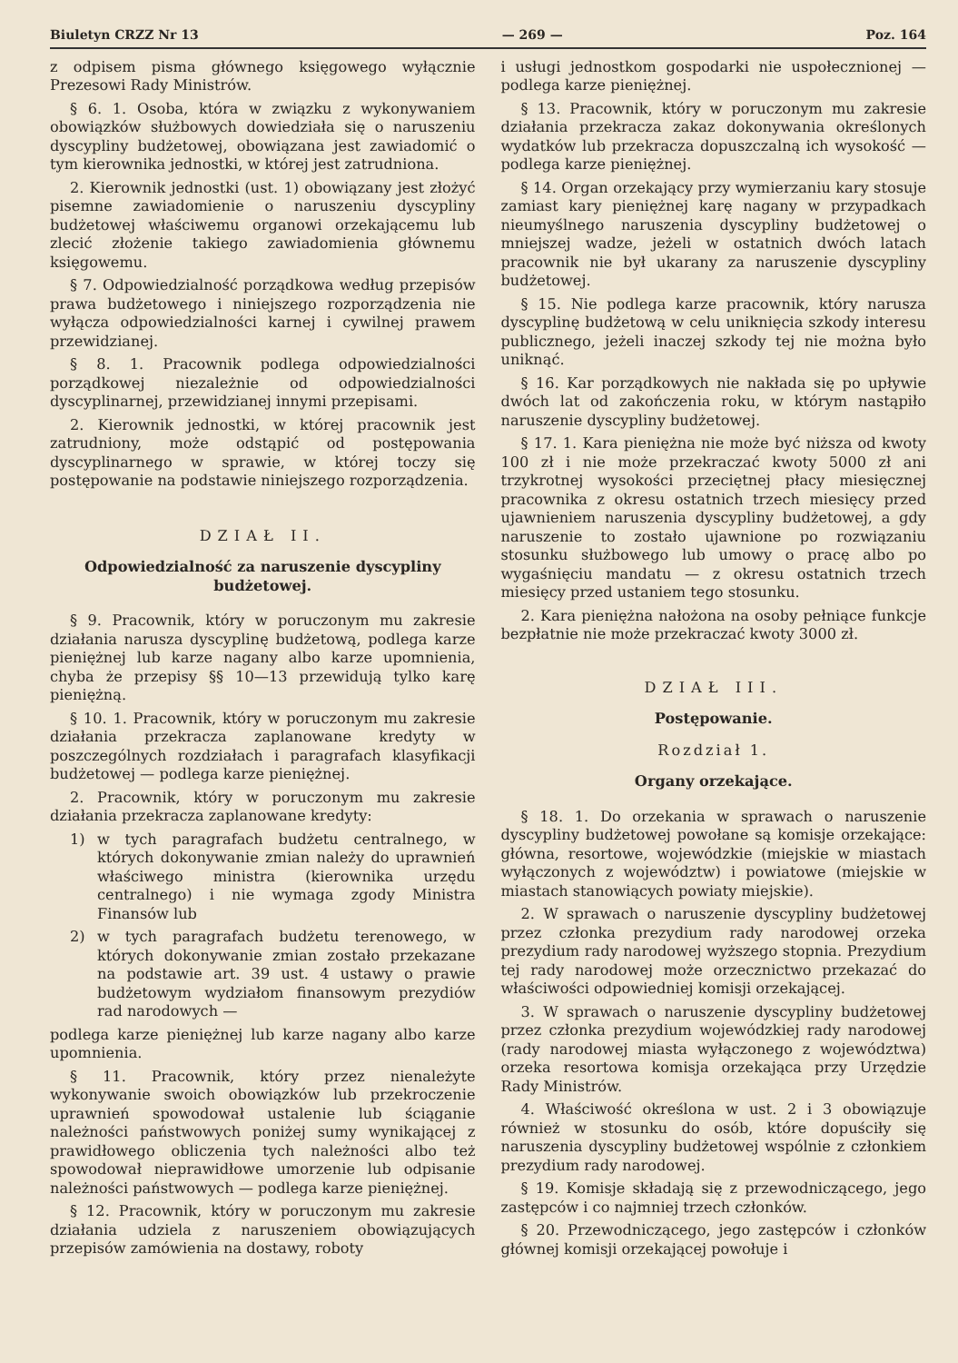Biuletyn CRZZ Nr 13 — 269 — Poz. 164
z odpisem pisma głównego księgowego wyłącznie Prezesowi Rady Ministrów.
§ 6. 1. Osoba, która w związku z wykonywaniem obowiązków służbowych dowiedziała się o naruszeniu dyscypliny budżetowej, obowiązana jest zawiadomić o tym kierownika jednostki, w której jest zatrudniona.
2. Kierownik jednostki (ust. 1) obowiązany jest złożyć pisemne zawiadomienie o naruszeniu dyscypliny budżetowej właściwemu organowi orzekającemu lub zlecić złożenie takiego zawiadomienia głównemu księgowemu.
§ 7. Odpowiedzialność porządkowa według przepisów prawa budżetowego i niniejszego rozporządzenia nie wyłącza odpowiedzialności karnej i cywilnej prawem przewidzianej.
§ 8. 1. Pracownik podlega odpowiedzialności porządkowej niezależnie od odpowiedzialności dyscyplinarnej, przewidzianej innymi przepisami.
2. Kierownik jednostki, w której pracownik jest zatrudniony, może odstąpić od postępowania dyscyplinarnego w sprawie, w której toczy się postępowanie na podstawie niniejszego rozporządzenia.
DZIAŁ II.
Odpowiedzialność za naruszenie dyscypliny budżetowej.
§ 9. Pracownik, który w poruczonym mu zakresie działania narusza dyscyplinę budżetową, podlega karze pieniężnej lub karze nagany albo karze upomnienia, chyba że przepisy §§ 10—13 przewidują tylko karę pieniężną.
§ 10. 1. Pracownik, który w poruczonym mu zakresie działania przekracza zaplanowane kredyty w poszczególnych rozdziałach i paragrafach klasyfikacji budżetowej — podlega karze pieniężnej.
2. Pracownik, który w poruczonym mu zakresie działania przekracza zaplanowane kredyty:
1) w tych paragrafach budżetu centralnego, w których dokonywanie zmian należy do uprawnień właściwego ministra (kierownika urzędu centralnego) i nie wymaga zgody Ministra Finansów lub
2) w tych paragrafach budżetu terenowego, w których dokonywanie zmian zostało przekazane na podstawie art. 39 ust. 4 ustawy o prawie budżetowym wydziałom finansowym prezydiów rad narodowych —
podlega karze pieniężnej lub karze nagany albo karze upomnienia.
§ 11. Pracownik, który przez nienależyte wykonywanie swoich obowiązków lub przekroczenie uprawnień spowodował ustalenie lub ściąganie należności państwowych poniżej sumy wynikającej z prawidłowego obliczenia tych należności albo też spowodował nieprawidłowe umorzenie lub odpisanie należności państwowych — podlega karze pieniężnej.
§ 12. Pracownik, który w poruczonym mu zakresie działania udziela z naruszeniem obowiązujących przepisów zamówienia na dostawy, roboty
i usługi jednostkom gospodarki nie uspołecznionej — podlega karze pieniężnej.
§ 13. Pracownik, który w poruczonym mu zakresie działania przekracza zakaz dokonywania określonych wydatków lub przekracza dopuszczalną ich wysokość — podlega karze pieniężnej.
§ 14. Organ orzekający przy wymierzaniu kary stosuje zamiast kary pieniężnej karę nagany w przypadkach nieumyślnego naruszenia dyscypliny budżetowej o mniejszej wadze, jeżeli w ostatnich dwóch latach pracownik nie był ukarany za naruszenie dyscypliny budżetowej.
§ 15. Nie podlega karze pracownik, który narusza dyscyplinę budżetową w celu uniknięcia szkody interesu publicznego, jeżeli inaczej szkody tej nie można było uniknąć.
§ 16. Kar porządkowych nie nakłada się po upływie dwóch lat od zakończenia roku, w którym nastąpiło naruszenie dyscypliny budżetowej.
§ 17. 1. Kara pieniężna nie może być niższa od kwoty 100 zł i nie może przekraczać kwoty 5000 zł ani trzykrotnej wysokości przeciętnej płacy miesięcznej pracownika z okresu ostatnich trzech miesięcy przed ujawnieniem naruszenia dyscypliny budżetowej, a gdy naruszenie to zostało ujawnione po rozwiązaniu stosunku służbowego lub umowy o pracę albo po wygaśnięciu mandatu — z okresu ostatnich trzech miesięcy przed ustaniem tego stosunku.
2. Kara pieniężna nałożona na osoby pełniące funkcje bezpłatnie nie może przekraczać kwoty 3000 zł.
DZIAŁ III.
Postępowanie.
Rozdział 1.
Organy orzekające.
§ 18. 1. Do orzekania w sprawach o naruszenie dyscypliny budżetowej powołane są komisje orzekające: główna, resortowe, wojewódzkie (miejskie w miastach wyłączonych z województw) i powiatowe (miejskie w miastach stanowiących powiaty miejskie).
2. W sprawach o naruszenie dyscypliny budżetowej przez członka prezydium rady narodowej orzeka prezydium rady narodowej wyższego stopnia. Prezydium tej rady narodowej może orzecznictwo przekazać do właściwości odpowiedniej komisji orzekającej.
3. W sprawach o naruszenie dyscypliny budżetowej przez członka prezydium wojewódzkiej rady narodowej (rady narodowej miasta wyłączonego z województwa) orzeka resortowa komisja orzekająca przy Urzędzie Rady Ministrów.
4. Właściwość określona w ust. 2 i 3 obowiązuje również w stosunku do osób, które dopuściły się naruszenia dyscypliny budżetowej wspólnie z członkiem prezydium rady narodowej.
§ 19. Komisje składają się z przewodniczącego, jego zastępców i co najmniej trzech członków.
§ 20. Przewodniczącego, jego zastępców i członków głównej komisji orzekającej powołuje i